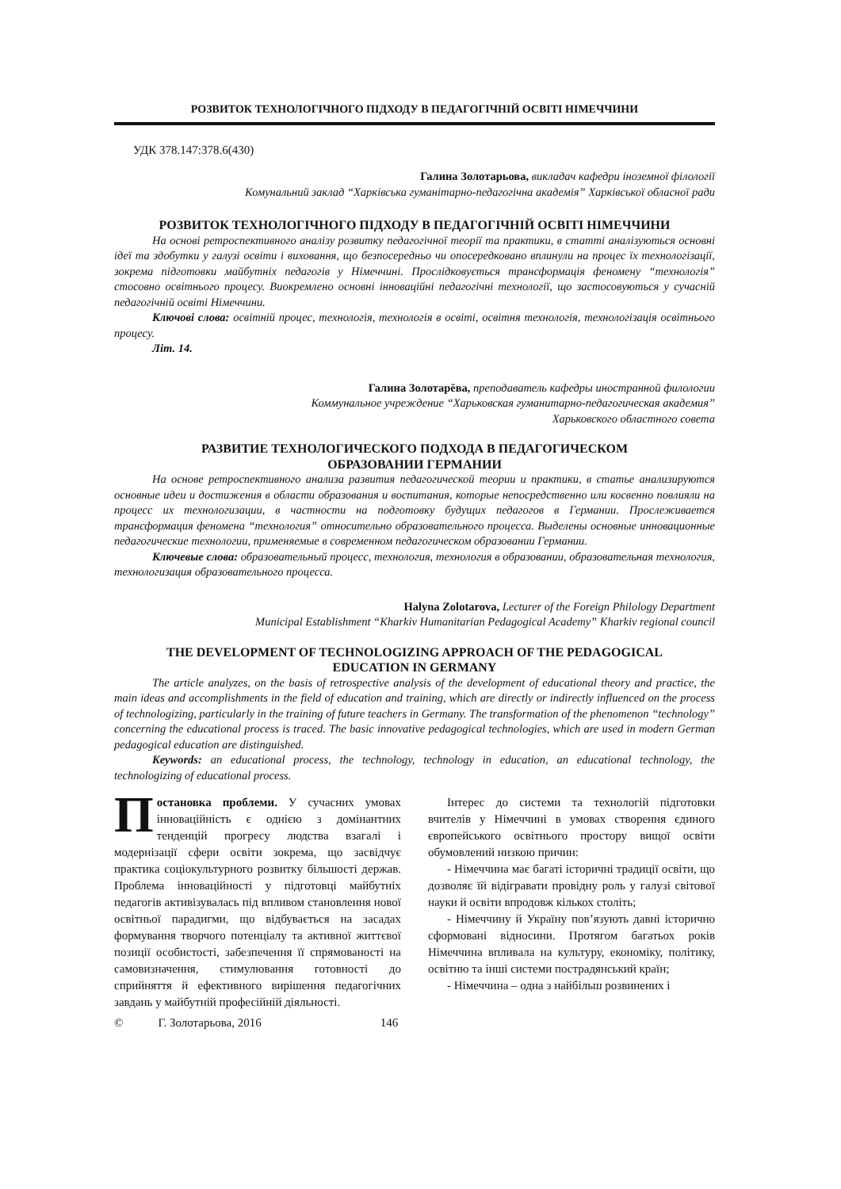РОЗВИТОК ТЕХНОЛОГІЧНОГО ПІДХОДУ В ПЕДАГОГІЧНІЙ ОСВІТІ НІМЕЧЧИНИ
УДК 378.147:378.6(430)
Галина Золотарьова, викладач кафедри іноземної філології
Комунальний заклад “Харківська гуманітарно-педагогічна академія” Харківської обласної ради
РОЗВИТОК ТЕХНОЛОГІЧНОГО ПІДХОДУ В ПЕДАГОГІЧНІЙ ОСВІТІ НІМЕЧЧИНИ
На основі ретроспективного аналізу розвитку педагогічної теорії та практики, в статті аналізуються основні ідеї та здобутки у галузі освіти і виховання, що безпосередньо чи опосередковано вплинули на процес їх технологізації, зокрема підготовки майбутніх педагогів у Німеччині. Прослідковується трансформація феномену “технологія” стосовно освітнього процесу. Виокремлено основні інноваційні педагогічні технології, що застосовуються у сучасній педагогічній освіті Німеччини.
Ключові слова: освітній процес, технологія, технологія в освіті, освітня технологія, технологізація освітнього процесу.
Літ. 14.
Галина Золотарёва, преподаватель кафедры иностранной филологии
Коммунальное учреждение “Харьковская гуманитарно-педагогическая академия”
Харьковского областного совета
РАЗВИТИЕ ТЕХНОЛОГИЧЕСКОГО ПОДХОДА В ПЕДАГОГИЧЕСКОМ
ОБРАЗОВАНИИ ГЕРМАНИИ
На основе ретроспективного анализа развития педагогической теории и практики, в статье анализируются основные идеи и достижения в области образования и воспитания, которые непосредственно или косвенно повлияли на процесс их технологизации, в частности на подготовку будущих педагогов в Германии. Прослеживается трансформация феномена “технология” относительно образовательного процесса. Выделены основные инновационные педагогические технологии, применяемые в современном педагогическом образовании Германии.
Ключевые слова: образовательный процесс, технология, технология в образовании, образовательная технология, технологизация образовательного процесса.
Halyna Zolotarova, Lecturer of the Foreign Philology Department
Municipal Establishment “Kharkiv Humanitarian Pedagogical Academy” Kharkiv regional council
THE DEVELOPMENT OF TECHNOLOGIZING APPROACH OF THE PEDAGOGICAL
EDUCATION IN GERMANY
The article analyzes, on the basis of retrospective analysis of the development of educational theory and practice, the main ideas and accomplishments in the field of education and training, which are directly or indirectly influenced on the process of technologizing, particularly in the training of future teachers in Germany. The transformation of the phenomenon “technology” concerning the educational process is traced. The basic innovative pedagogical technologies, which are used in modern German pedagogical education are distinguished.
Keywords: an educational process, the technology, technology in education, an educational technology, the technologizing of educational process.
Постановка проблеми. У сучасних умовах інноваційність є однією з домінантних тенденцій прогресу людства взагалі і модернізації сфери освіти зокрема, що засвідчує практика соціокультурного розвитку більшості держав. Проблема інноваційності у підготовці майбутніх педагогів активізувалась під впливом становлення нової освітньої парадигми, що відбувається на засадах формування творчого потенціалу та активної життєвої позиції особистості, забезпечення її спрямованості на самовизначення, стимулювання готовності до сприйняття й ефективного вирішення педагогічних завдань у майбутній професійній діяльності.
Інтерес до системи та технологій підготовки вчителів у Німеччині в умовах створення єдиного європейського освітнього простору вищої освіти обумовлений низкою причин:
- Німеччина має багаті історичні традиції освіти, що дозволяє їй відігравати провідну роль у галузі світової науки й освіти впродовж кількох століть;
- Німеччину й Україну пов’язують давні історично сформовані відносини. Протягом багатьох років Німеччина впливала на культуру, економіку, політику, освітню та інші системи пострадянський країн;
- Німеччина – одна з найбільш розвинених і
© Г. Золотарьова, 2016 146